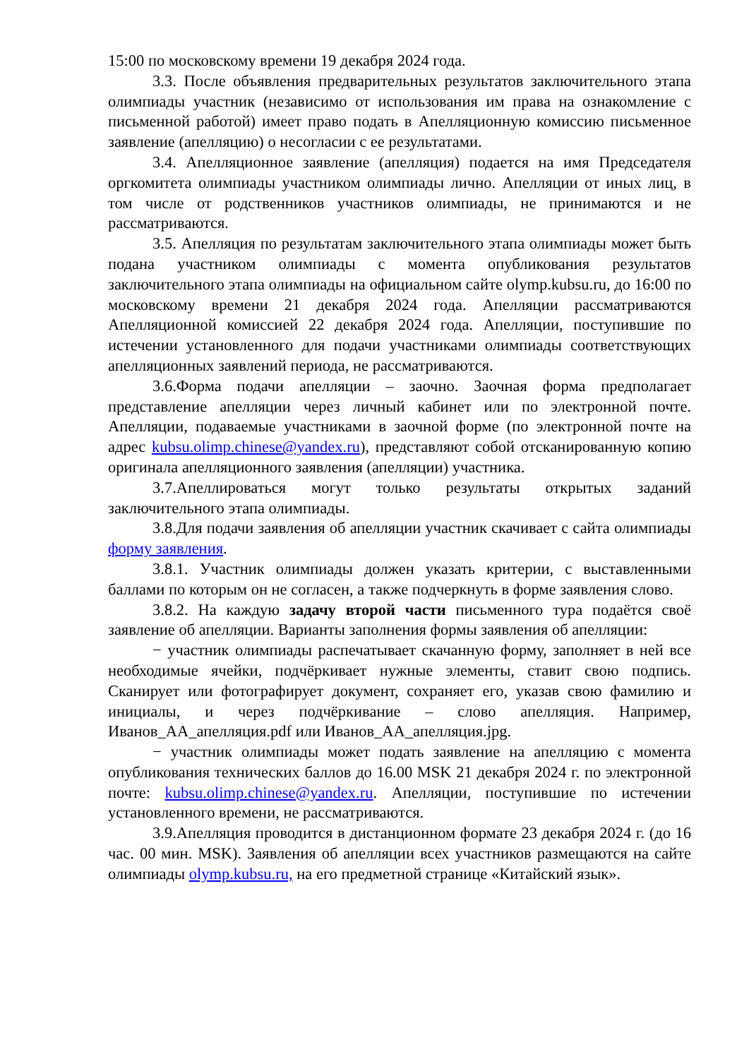15:00 по московскому времени 19 декабря 2024 года.
3.3. После объявления предварительных результатов заключительного этапа олимпиады участник (независимо от использования им права на ознакомление с письменной работой) имеет право подать в Апелляционную комиссию письменное заявление (апелляцию) о несогласии с ее результатами.
3.4. Апелляционное заявление (апелляция) подается на имя Председателя оргкомитета олимпиады участником олимпиады лично. Апелляции от иных лиц, в том числе от родственников участников олимпиады, не принимаются и не рассматриваются.
3.5. Апелляция по результатам заключительного этапа олимпиады может быть подана участником олимпиады с момента опубликования результатов заключительного этапа олимпиады на официальном сайте olymp.kubsu.ru, до 16:00 по московскому времени 21 декабря 2024 года. Апелляции рассматриваются Апелляционной комиссией 22 декабря 2024 года. Апелляции, поступившие по истечении установленного для подачи участниками олимпиады соответствующих апелляционных заявлений периода, не рассматриваются.
3.6.Форма подачи апелляции – заочно. Заочная форма предполагает представление апелляции через личный кабинет или по электронной почте. Апелляции, подаваемые участниками в заочной форме (по электронной почте на адрес kubsu.olimp.chinese@yandex.ru), представляют собой отсканированную копию оригинала апелляционного заявления (апелляции) участника.
3.7.Апеллироваться могут только результаты открытых заданий заключительного этапа олимпиады.
3.8.Для подачи заявления об апелляции участник скачивает с сайта олимпиады форму заявления.
3.8.1. Участник олимпиады должен указать критерии, с выставленными баллами по которым он не согласен, а также подчеркнуть в форме заявления слово.
3.8.2. На каждую задачу второй части письменного тура подаётся своё заявление об апелляции. Варианты заполнения формы заявления об апелляции:
− участник олимпиады распечатывает скачанную форму, заполняет в ней все необходимые ячейки, подчёркивает нужные элементы, ставит свою подпись. Сканирует или фотографирует документ, сохраняет его, указав свою фамилию и инициалы, и через подчёркивание – слово апелляция. Например, Иванов_АА_апелляция.pdf или Иванов_АА_апелляция.jpg.
− участник олимпиады может подать заявление на апелляцию с момента опубликования технических баллов до 16.00 MSK 21 декабря 2024 г. по электронной почте: kubsu.olimp.chinese@yandex.ru. Апелляции, поступившие по истечении установленного времени, не рассматриваются.
3.9.Апелляция проводится в дистанционном формате 23 декабря 2024 г. (до 16 час. 00 мин. MSK). Заявления об апелляции всех участников размещаются на сайте олимпиады olymp.kubsu.ru, на его предметной странице «Китайский язык».